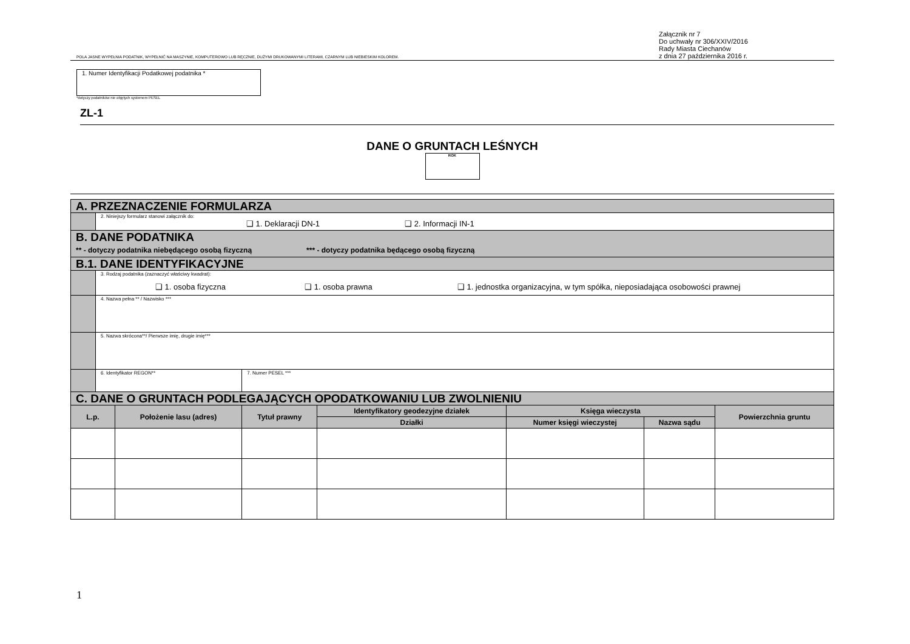Załącznik nr 7
Do uchwały nr 306/XXIV/2016
Rady Miasta Ciechanów
z dnia 27 października 2016 r.
POLA JASNE WYPEŁNIA PODATNIK, WYPEŁNIĆ NA MASZYNIE, KOMPUTEROWO LUB RĘCZNIE, DUŻYMI DRUKOWANYMI LITERAMI, CZARNYM LUB NIEBIESKIM KOLOREM.
1. Numer Identyfikacji Podatkowej podatnika *
*dotyczy podatników nie objętych systemem PESEL
ZL-1
DANE O GRUNTACH LEŚNYCH
ROK
| A. PRZEZNACZENIE FORMULARZA | | | | | | | |
| | 2. Niniejszy formularz stanowi załącznik do: ❑ 1. Deklaracji DN-1 ❑ 2. Informacji IN-1 | | | | | | |
| B. DANE PODATNIKA ** - dotyczy podatnika niebędącego osobą fizyczną *** - dotyczy podatnika będącego osobą fizyczną | | | | | | | |
| B.1. DANE IDENTYFIKACYJNE | | | | | | | |
| | 3. Rodzaj podatnika (zaznaczyć właściwy kwadrat): ❑ 1. osoba fizyczna ❑ 1. osoba prawna ❑ 1. jednostka organizacyjna, w tym spółka, nieposiadająca osobowości prawnej | | | | | | |
| | 4. Nazwa pełna ** / Nazwisko *** | | | | | | |
| | 5. Nazwa skrócona**/ Pierwsze imię, drugie imię*** | | | | | | |
| | 6. Identyfikator REGON** | | 7. Numer PESEL *** | | | | |
| C. DANE O GRUNTACH PODLEGAJĄCYCH OPODATKOWANIU LUB ZWOLNIENIU | | | | | | | |
| L.p. | | Położenie lasu (adres) | Tytuł prawny | Identyfikatory geodezyjne działek | Księga wieczysta | | Powierzchnia gruntu |
| | | | | Działki | Numer księgi wieczystej | Nazwa sądu | |
1